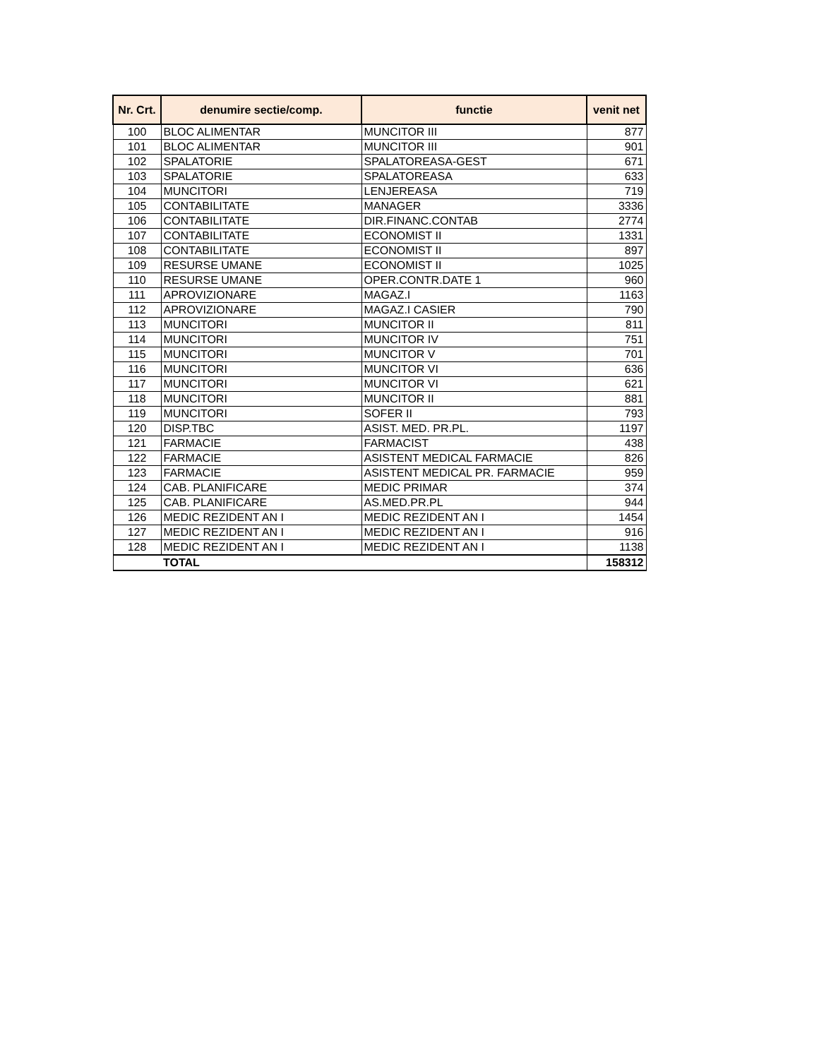| Nr. Crt. | denumire sectie/comp. | functie | venit net |
| --- | --- | --- | --- |
| 100 | BLOC ALIMENTAR | MUNCITOR III | 877 |
| 101 | BLOC ALIMENTAR | MUNCITOR III | 901 |
| 102 | SPALATORIE | SPALATOREASA-GEST | 671 |
| 103 | SPALATORIE | SPALATOREASA | 633 |
| 104 | MUNCITORI | LENJEREASA | 719 |
| 105 | CONTABILITATE | MANAGER | 3336 |
| 106 | CONTABILITATE | DIR.FINANC.CONTAB | 2774 |
| 107 | CONTABILITATE | ECONOMIST II | 1331 |
| 108 | CONTABILITATE | ECONOMIST II | 897 |
| 109 | RESURSE UMANE | ECONOMIST II | 1025 |
| 110 | RESURSE UMANE | OPER.CONTR.DATE 1 | 960 |
| 111 | APROVIZIONARE | MAGAZ.I | 1163 |
| 112 | APROVIZIONARE | MAGAZ.I CASIER | 790 |
| 113 | MUNCITORI | MUNCITOR II | 811 |
| 114 | MUNCITORI | MUNCITOR IV | 751 |
| 115 | MUNCITORI | MUNCITOR V | 701 |
| 116 | MUNCITORI | MUNCITOR VI | 636 |
| 117 | MUNCITORI | MUNCITOR VI | 621 |
| 118 | MUNCITORI | MUNCITOR II | 881 |
| 119 | MUNCITORI | SOFER II | 793 |
| 120 | DISP.TBC | ASIST. MED. PR.PL. | 1197 |
| 121 | FARMACIE | FARMACIST | 438 |
| 122 | FARMACIE | ASISTENT MEDICAL FARMACIE | 826 |
| 123 | FARMACIE | ASISTENT MEDICAL PR. FARMACIE | 959 |
| 124 | CAB. PLANIFICARE | MEDIC PRIMAR | 374 |
| 125 | CAB. PLANIFICARE | AS.MED.PR.PL | 944 |
| 126 | MEDIC REZIDENT AN I | MEDIC REZIDENT AN I | 1454 |
| 127 | MEDIC REZIDENT AN I | MEDIC REZIDENT AN I | 916 |
| 128 | MEDIC REZIDENT AN I | MEDIC REZIDENT AN I | 1138 |
| | TOTAL | | 158312 |